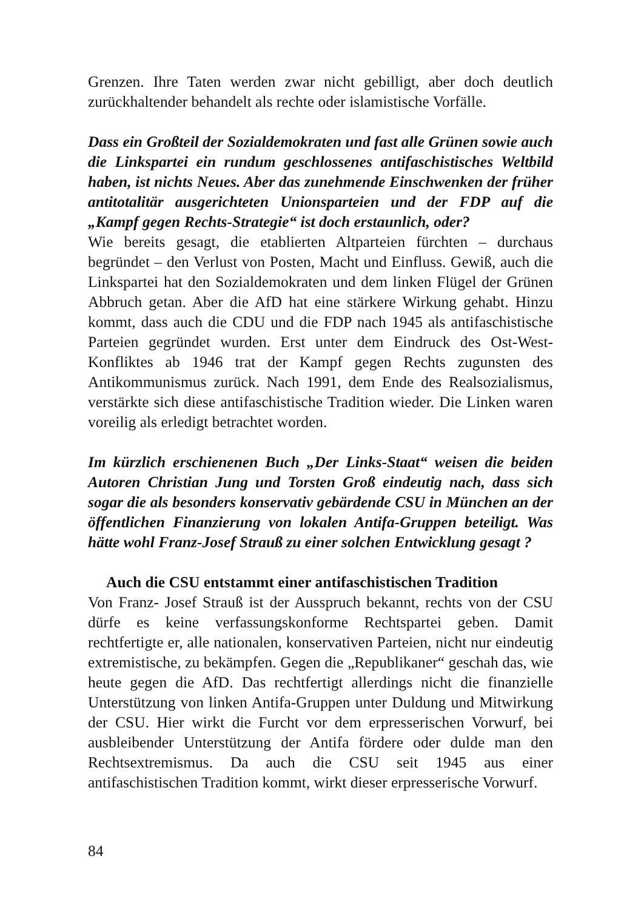Grenzen. Ihre Taten werden zwar nicht gebilligt, aber doch deutlich zurückhaltender behandelt als rechte oder islamistische Vorfälle.
Dass ein Großteil der Sozialdemokraten und fast alle Grünen sowie auch die Linkspartei ein rundum geschlossenes antifaschistisches Weltbild haben, ist nichts Neues. Aber das zunehmende Einschwenken der früher antitotalitär ausgerichteten Unionsparteien und der FDP auf die „Kampf gegen Rechts-Strategie“ ist doch erstaunlich, oder?
Wie bereits gesagt, die etablierten Altparteien fürchten – durchaus begründet – den Verlust von Posten, Macht und Einfluss. Gewiß, auch die Linkspartei hat den Sozialdemokraten und dem linken Flügel der Grünen Abbruch getan. Aber die AfD hat eine stärkere Wirkung gehabt. Hinzu kommt, dass auch die CDU und die FDP nach 1945 als antifaschistische Parteien gegründet wurden. Erst unter dem Eindruck des Ost-West-Konfliktes ab 1946 trat der Kampf gegen Rechts zugunsten des Antikommunismus zurück. Nach 1991, dem Ende des Realsozialismus, verstärkte sich diese antifaschistische Tradition wieder. Die Linken waren voreilig als erledigt betrachtet worden.
Im kürzlich erschienenen Buch „Der Links-Staat“ weisen die beiden Autoren Christian Jung und Torsten Groß eindeutig nach, dass sich sogar die als besonders konservativ gebärdende CSU in München an der öffentlichen Finanzierung von lokalen Antifa-Gruppen beteiligt. Was hätte wohl Franz-Josef Strauß zu einer solchen Entwicklung gesagt ?
Auch die CSU entstammt einer antifaschistischen Tradition
Von Franz- Josef Strauß ist der Ausspruch bekannt, rechts von der CSU dürfe es keine verfassungskonforme Rechtspartei geben. Damit rechtfertigte er, alle nationalen, konservativen Parteien, nicht nur eindeutig extremistische, zu bekämpfen. Gegen die „Republikaner“ geschah das, wie heute gegen die AfD. Das rechtfertigt allerdings nicht die finanzielle Unterstützung von linken Antifa-Gruppen unter Duldung und Mitwirkung der CSU. Hier wirkt die Furcht vor dem erpresserischen Vorwurf, bei ausbleibender Unterstützung der Antifa fördere oder dulde man den Rechtsextremismus. Da auch die CSU seit 1945 aus einer antifaschistischen Tradition kommt, wirkt dieser erpresserische Vorwurf.
84